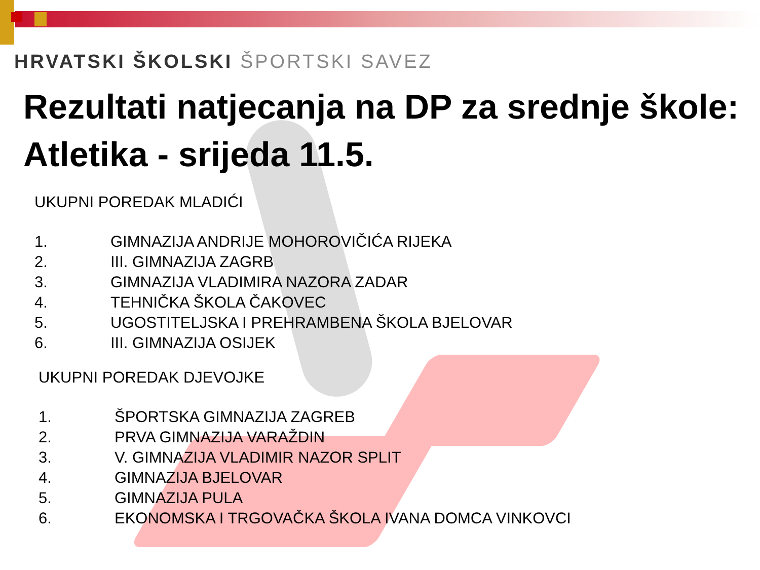HRVATSKI ŠKOLSKI ŠPORTSKI SAVEZ
Rezultati natjecanja na DP za srednje škole:
Atletika - srijeda 11.5.
UKUPNI POREDAK MLADIĆI
1. GIMNAZIJA ANDRIJE MOHOROVIČIĆA RIJEKA
2. III. GIMNAZIJA ZAGRB
3. GIMNAZIJA VLADIMIRA NAZORA ZADAR
4. TEHNIČKA ŠKOLA ČAKOVEC
5. UGOSTITELJSKA I PREHRAMBENA ŠKOLA BJELOVAR
6. III. GIMNAZIJA OSIJEK
UKUPNI POREDAK DJEVOJKE
1. ŠPORTSKA GIMNAZIJA ZAGREB
2. PRVA GIMNAZIJA VARAŽDIN
3. V. GIMNAZIJA VLADIMIR NAZOR SPLIT
4. GIMNAZIJA BJELOVAR
5. GIMNAZIJA PULA
6. EKONOMSKA I TRGOVAČKA ŠKOLA IVANA DOMCA VINKOVCI